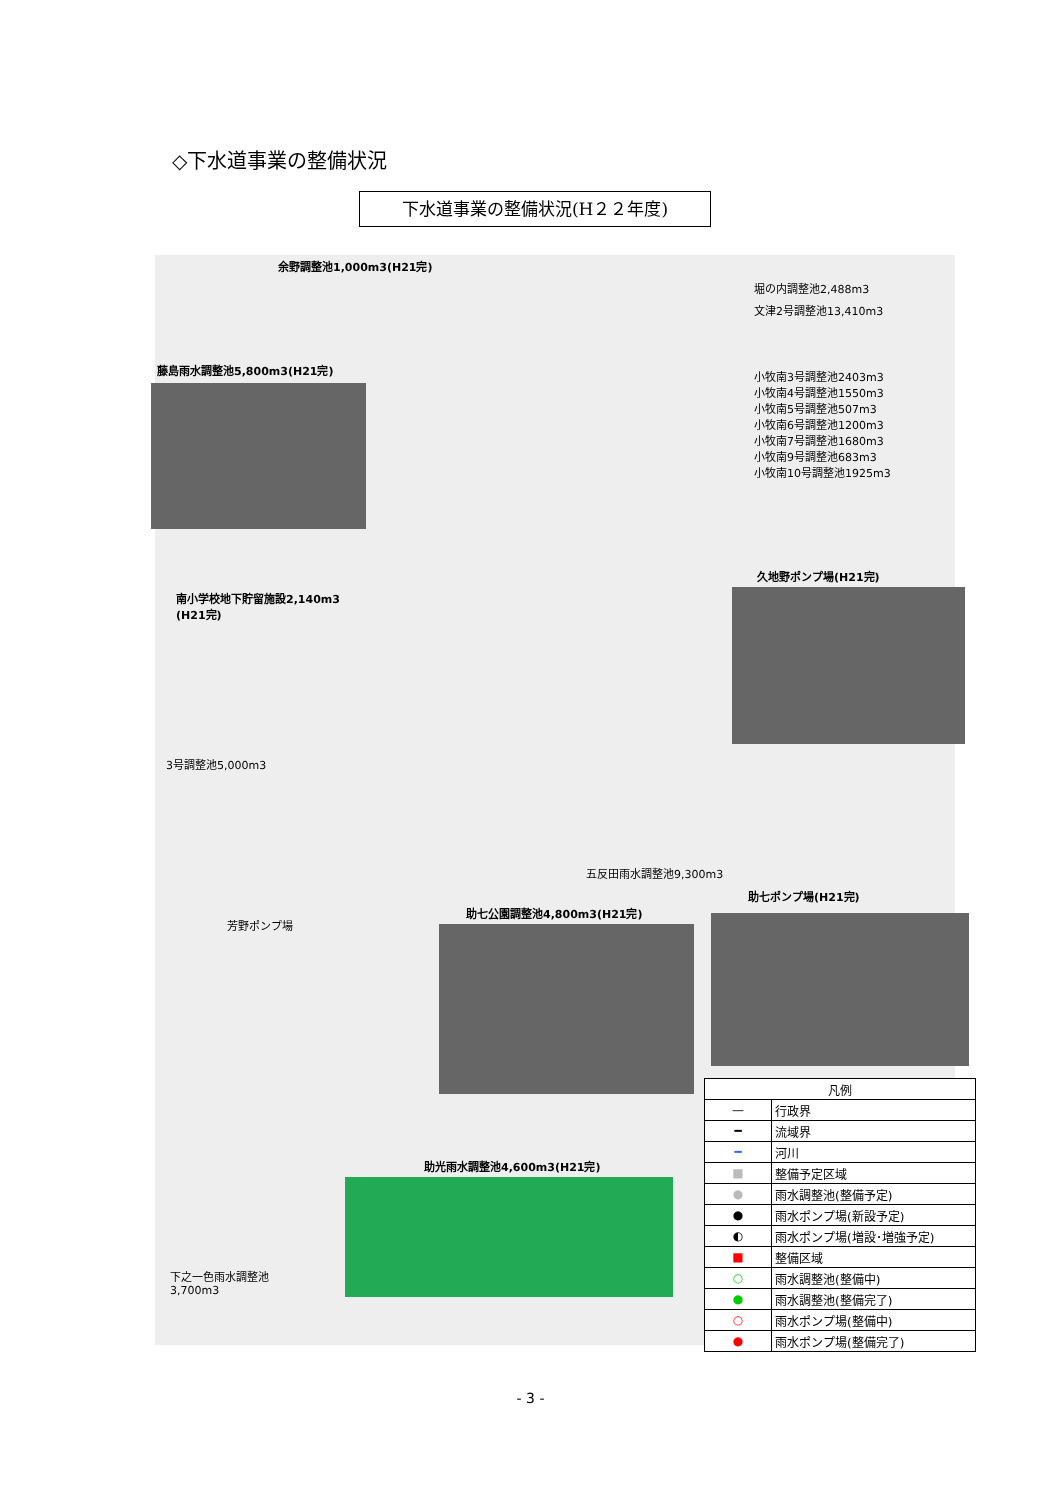◇下水道事業の整備状況
下水道事業の整備状況(H２２年度)
余野調整池1,000m3(H21完)
堀の内調整池2,488m3
文津2号調整池13,410m3
藤島雨水調整池5,800m3(H21完)
小牧南3号調整池2403m3
小牧南4号調整池1550m3
小牧南5号調整池507m3
小牧南6号調整池1200m3
小牧南7号調整池1680m3
小牧南9号調整池683m3
小牧南10号調整池1925m3
久地野ポンプ場(H21完)
南小学校地下貯留施設2,140m3
(H21完)
3号調整池5,000m3
五反田雨水調整池9,300m3
助七ポンプ場(H21完)
助七公園調整池4,800m3(H21完)
芳野ポンプ場
助光雨水調整池4,600m3(H21完)
下之一色雨水調整池
3,700m3
| 凡例 | |
| --- | --- |
| — | 行政界 |
| ━ | 流域界 |
| ━ | 河川 |
| ■ | 整備予定区域 |
| ● | 雨水調整池(整備予定) |
| ● | 雨水ポンプ場(新設予定) |
| ◐ | 雨水ポンプ場(増設･増強予定) |
| ■ | 整備区域 |
| ○ | 雨水調整池(整備中) |
| ● | 雨水調整池(整備完了) |
| ○ | 雨水ポンプ場(整備中) |
| ● | 雨水ポンプ場(整備完了) |
- 3 -